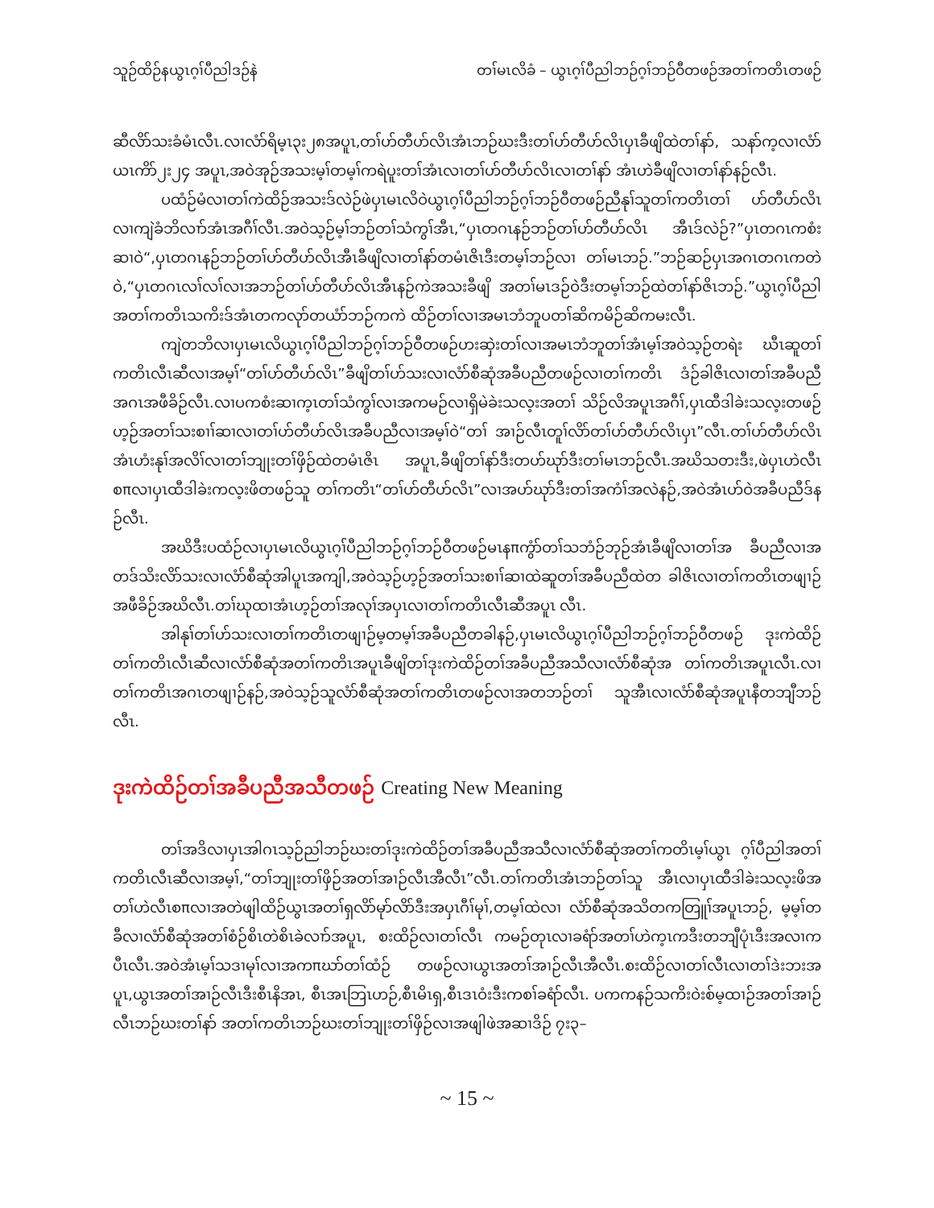သူဉ်ထိဉ်နယွၤဂ့ၢ်ပီညါဒဉ်နဲ တၢ်မၤလိခံ – ယွၤဂ့ၢ်ပီညါဘဉ်ဂ့ၢ်ဘဉ်ဝီတဖဉ်အတၢ်ကတိၤတဖဉ်
ဆီလိာ်သးခံမံၤလီၤ.လၢလံာ်ရိမ့ၤ၃း၂၈အပူၤ,တၢ်ဟ်တီဟ်လိၤအံၤဘဉ်ဃးဒီးတၢ်ဟ်တီဟ်လိၤပှၤခီဖျိထဲတၢ်နာ်, သနာ်က့လၢလံာ်ယၤကိာ်၂း၂၄ အပူၤ,အဝဲအုဉ်အသးမ့ၢ်တမ့ၢ်ကရဲပူးတၢ်အံၤလၢတၢ်ဟ်တီဟ်လိၤလၢတၢ်နာ် အံၤဟဲခီဖျိလၢတၢ်နာ်နဉ်လီၤ.
ပထံဉ်မံလၢတၢ်ကဲထိဉ်အသးဒ်လဲဉ်ဖဲပှၤမၤလိဝဲယွၤဂ့ၢ်ပီညါဘဉ်ဂ့ၢ်ဘဉ်ဝီတဖဉ်ညီနုၢ်သူတၢ်ကတိၤတၢ် ဟ်တီဟ်လိၤလၢကျဲခံဘိလၢာ်အံၤအဂီၢ်လီၤ.အဝဲသ့ဉ်မ့ၢ်ဘဉ်တၢ်သံကွၢ်အီၤ,“ပှၤတဂၤနဉ်ဘဉ်တၢ်ဟ်တီဟ်လိၤ အီၤဒ်လဲဉ်?”ပှၤတဂၤကစံးဆၢဝဲ“,ပှၤတဂၤနဉ်ဘဉ်တၢ်ဟ်တီဟ်လိၤအီၤခီဖျိလၢတၢ်နာ်တမံၤဇိၤဒီးတမ့ၢ်ဘဉ်လၢ တၢ်မၤဘဉ်.”ဘဉ်ဆဉ်ပှၤအဂၤတဂၤကတဲဝဲ,“ပှၤတဂၤလၢ်လၢ်လၢအဘဉ်တၢ်ဟ်တီဟ်လိၤအီၤနဉ်ကဲအသးခီဖျိ အတၢ်မၤဒဉ်ဝဲဒီးတမ့ၢ်ဘဉ်ထဲတၢ်နာ်ဇိၤဘဉ်.”ယွၤဂ့ၢ်ပီညါအတၢ်ကတိၤသကိးဒ်အံၤတကလုာ်တယံာ်ဘဉ်ကကဲ ထိဉ်တၢ်လၢအမၤဘံဘူပတၢ်ဆိကမိဉ်ဆိကမးလီၤ.
ကျဲတဘိလၢပှၤမၤလိယွၤဂ့ၢ်ပီညါဘဉ်ဂ့ၢ်ဘဉ်ဝီတဖဉ်ဟးဆှဲးတၢ်လၢအမၤဘံဘူတၢ်အံၤမ့ၢ်အဝဲသ့ဉ်တရဲး ဃီၤဆူတၢ်ကတိၤလီၤဆီလၢအမ့ၢ်“တၢ်ဟ်တီဟ်လိၤ”ခီဖျိတၢ်ဟ်သးလၢလံာ်စီဆုံအခီပညီတဖဉ်လၢတၢ်ကတိၤ ဒံဉ်ခါဇိၤလၢတၢ်အခီပညီအဂၤအဖီခိဉ်လီၤ.လၢပကစံးဆၢက့ၤတၢ်သံကွၢ်လၢအကမဉ်လၢရှိမဲခဲးသလ့းအတၢ် သိဉ်လိအပူၤအဂီၢ်,ပှၤထီဒါခဲးသလ့းတဖဉ်ဟ့ဉ်အတၢ်သးစၢၢ်ဆၢလၢတၢ်ဟ်တီဟ်လိၤအခီပညီလၢအမ့ၢ်ဝဲ“တၢ် အၢဉ်လီၤတူၢ်လိာ်တၢ်ဟ်တီဟ်လိၤပှၤ”လီၤ.တၢ်ဟ်တီဟ်လိၤအံၤဟံးနုၢ်အလိၢ်လၢတၢ်ဘျုးတၢ်ဖှိဉ်ထဲတမံၤဇိၤ အပူၤ,ခီဖျိတၢ်နာ်ဒီးတဟ်ဃုာ်ဒီးတၢ်မၤဘဉ်လီၤ.အဃိသတးဒီး,ဖဲပှၤဟဲလီၤစπလၢပှၤထီဒါခဲးကလ့းဖိတဖဉ်သူ တၢ်ကတိၤ“တၢ်ဟ်တီဟ်လိၤ”လၢအဟ်ဃုာ်ဒီးတၢ်အကံၢ်အလဲနဉ်,အဝဲအံၤဟ်ဝဲအခီပညီဒ်နဉ်လီၤ.
အဃိဒီးပထံဉ်လၢပှၤမၤလိယွၤဂ့ၢ်ပီညါဘဉ်ဂ့ၢ်ဘဉ်ဝီတဖဉ်မၤနπကွံာ်တၢ်သဘံဉ်ဘုဉ်အံၤခီဖျိလၢတၢ်အ ခီပညီလၢအတဒ်သိးလိာ်သးလၢလံာ်စီဆုံအါပူၤအကျါ,အဝဲသ့ဉ်ဟ့ဉ်အတၢ်သးစၢၢ်ဆၢထဲဆူတၢ်အခီပညီထဲတ ခါဇိၤလၢတၢ်ကတိၤတဖျၢဉ်အဖီခိဉ်အဃိလီၤ.တၢ်ဃုထၢအံၤဟ့ဉ်တၢ်အလုၢ်အပှၤလၢတၢ်ကတိၤလီၤဆီအပူၤ လီၤ.
အါနုၢ်တၢ်ဟ်သးလၢတၢ်ကတိၤတဖျၢဉ်မ့တမ့ၢ်အခီပညီတခါနဉ်,ပှၤမၤလိယွၤဂ့ၢ်ပီညါဘဉ်ဂ့ၢ်ဘဉ်ဝီတဖဉ် ဒုးကဲထိဉ်တၢ်ကတိၤလီၤဆီလၢလံာ်စီဆုံအတၢ်ကတိၤအပူၤခီဖျိတၢ်ဒုးကဲထိဉ်တၢ်အခီပညီအသီလၢလံာ်စီဆုံအ တၢ်ကတိၤအပူၤလီၤ.လၢတၢ်ကတိၤအဂၤတဖျၢဉ်နဉ်,အဝဲသ့ဉ်သူလံာ်စီဆုံအတၢ်ကတိၤတဖဉ်လၢအတဘဉ်တၢ် သူအီၤလၢလံာ်စီဆုံအပူၤနီတဘျီဘဉ်လီၤ.
ဒုးကဲထိဉ်တၢ်အခီပညီအသီတဖဉ် Creating New Meaning
တၢ်အဒိလၢပှၤအါဂၤသ့ဉ်ညါဘဉ်ဃးတၢ်ဒုးကဲထိဉ်တၢ်အခီပညီအသီလၢလံာ်စီဆုံအတၢ်ကတိၤမ့ၢ်ယွၤ ဂ့ၢ်ပီညါအတၢ်ကတိၤလီၤဆီလၢအမ့ၢ်,“တၢ်ဘျုးတၢ်ဖှိဉ်အတၢ်အၢဉ်လီၤအီလီၤ”လီၤ.တၢ်ကတိၤအံၤဘဉ်တၢ်သူ အီၤလၢပှၤထီဒါခဲးသလ့းဖိအတၢ်ဟဲလီၤစπလၢအတဲဖျါထိဉ်ယွၤအတၢ်ရှလိာ်မုာ်လိာ်ဒီးအပှၤဂီၢ်မုၢ်,တမ့ၢ်ထဲလၢ လံာ်စီဆုံအသိတကတြူၢ်အပူၤဘဉ်, မ့မ့ၢ်တခီလၢလံာ်စီဆုံအတၢ်စံဉ်စိၤတဲစိၤခဲလၢာ်အပူၤ, စးထိဉ်လၢတၢ်လီၤ ကမဉ်တုၤလၢခရံာ်အတၢ်ဟဲက့ၤကဒီးတဘျီပုံၤဒီးအလၢကပီၤလီၤ.အဝဲအံၤမ့ၢ်သဒၢမုၢ်လၢအကπဃာ်တၢ်ထံဉ် တဖဉ်လၢယွၤအတၢ်အၢဉ်လီၤအီလီၤ.စးထိဉ်လၢတၢ်လီၤလၢတၢ်ဒဲးဘးအပူၤ,ယွၤအတၢ်အၢဉ်လီၤဒီးစီၤနိအၤ, စီၤအၤဘြၤဟဉ်,စီၤမိၤရှ,စီၤဒၤဝံးဒီးကစၢ်ခရံာ်လီၤ. ပကကနဉ်သကိးဝဲးစ်မ့ထၢဉ်အတၢ်အၢဉ်လီၤဘဉ်ဃးတၢ်နာ် အတၢ်ကတိၤဘဉ်ဃးတၢ်ဘျုးတၢ်ဖှိဉ်လၢအဖျါဖဲအဆၢဒိဉ် ၇း၃–
~ 15 ~